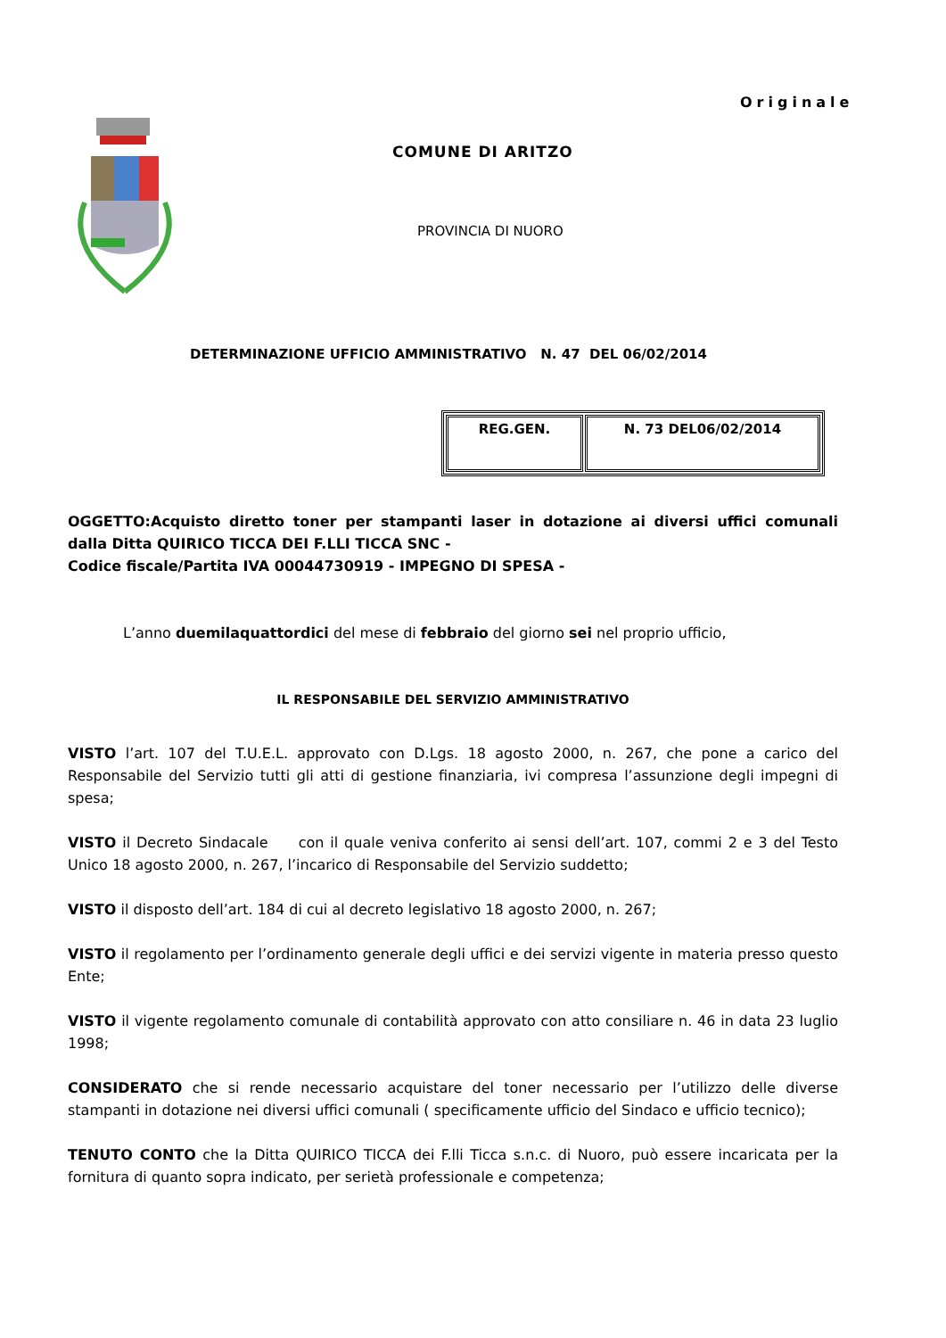Originale
COMUNE DI ARITZO
PROVINCIA DI NUORO
DETERMINAZIONE UFFICIO AMMINISTRATIVO N. 47 DEL 06/02/2014
| REG.GEN. | N. 73 DEL06/02/2014 |
OGGETTO:Acquisto diretto toner per stampanti laser in dotazione ai diversi uffici comunali dalla Ditta QUIRICO TICCA DEI F.LLI TICCA SNC -
Codice fiscale/Partita IVA 00044730919 - IMPEGNO DI SPESA -
L’anno duemilaquattordici del mese di febbraio del giorno sei nel proprio ufficio,
IL RESPONSABILE DEL SERVIZIO AMMINISTRATIVO
VISTO l’art. 107 del T.U.E.L. approvato con D.Lgs. 18 agosto 2000, n. 267, che pone a carico del Responsabile del Servizio tutti gli atti di gestione finanziaria, ivi compresa l’assunzione degli impegni di spesa;
VISTO il Decreto Sindacale con il quale veniva conferito ai sensi dell’art. 107, commi 2 e 3 del Testo Unico 18 agosto 2000, n. 267, l’incarico di Responsabile del Servizio suddetto;
VISTO il disposto dell’art. 184 di cui al decreto legislativo 18 agosto 2000, n. 267;
VISTO il regolamento per l’ordinamento generale degli uffici e dei servizi vigente in materia presso questo Ente;
VISTO il vigente regolamento comunale di contabilità approvato con atto consiliare n. 46 in data 23 luglio 1998;
CONSIDERATO che si rende necessario acquistare del toner necessario per l’utilizzo delle diverse stampanti in dotazione nei diversi uffici comunali ( specificamente ufficio del Sindaco e ufficio tecnico);
TENUTO CONTO che la Ditta QUIRICO TICCA dei F.lli Ticca s.n.c. di Nuoro, può essere incaricata per la fornitura di quanto sopra indicato, per serietà professionale e competenza;